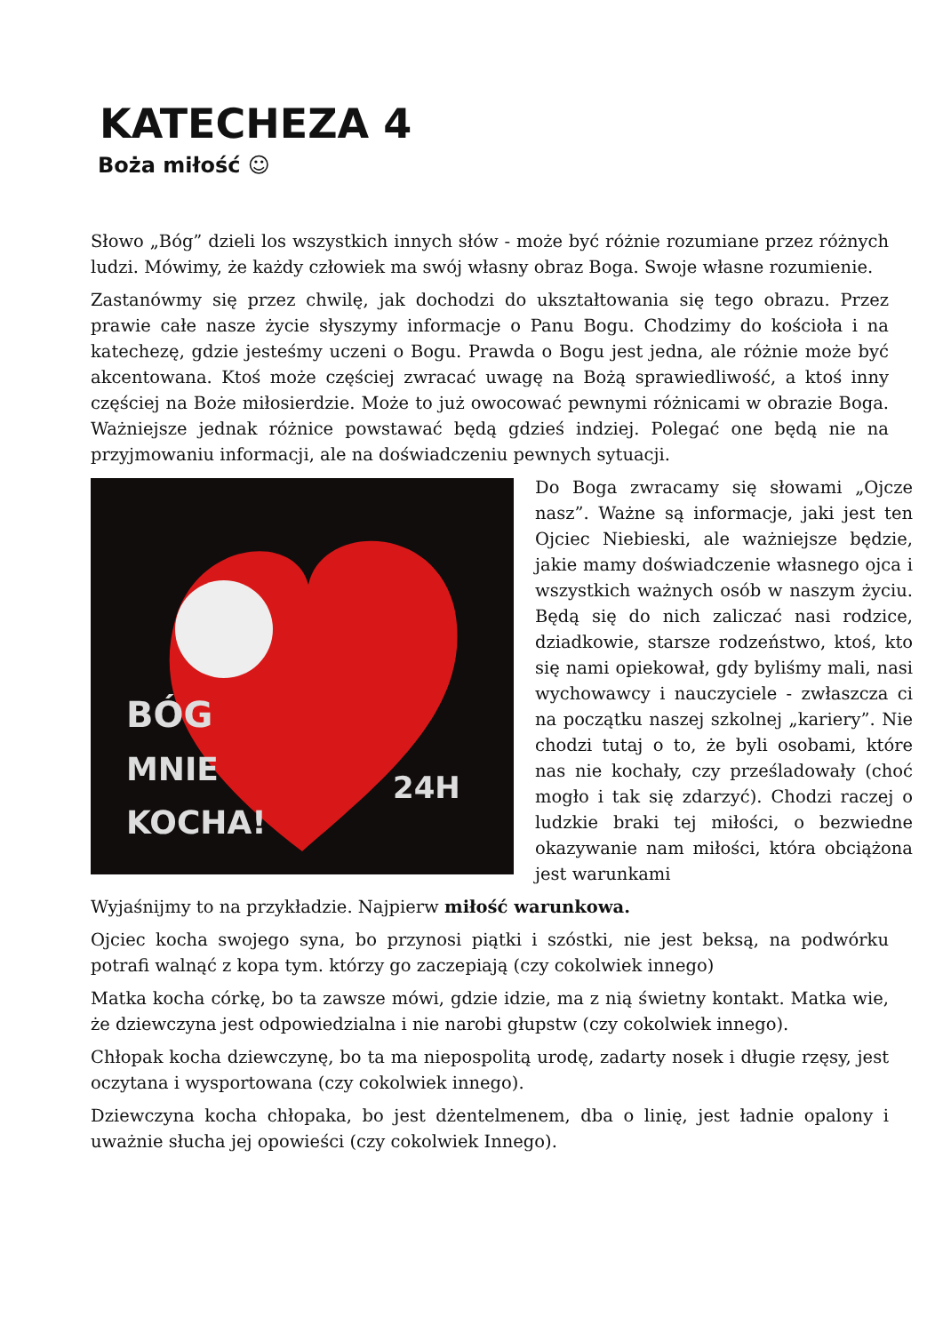KATECHEZA 4
Boża miłość ☺
Słowo „Bóg” dzieli los wszystkich innych słów - może być różnie rozumiane przez różnych ludzi. Mówimy, że każdy człowiek ma swój własny obraz Boga. Swoje własne rozumienie.
Zastanówmy się przez chwilę, jak dochodzi do ukształtowania się tego obrazu. Przez prawie całe nasze życie słyszymy informacje o Panu Bogu. Chodzimy do kościoła i na katechezę, gdzie jesteśmy uczeni o Bogu. Prawda o Bogu jest jedna, ale różnie może być akcentowana. Ktoś może częściej zwracać uwagę na Bożą sprawiedliwość, a ktoś inny częściej na Boże miłosierdzie. Może to już owocować pewnymi różnicami w obrazie Boga. Ważniejsze jednak różnice powstawać będą gdzieś indziej. Polegać one będą nie na przyjmowaniu informacji, ale na doświadczeniu pewnych sytuacji.
BÓG
MNIE
KOCHA!
24H
Do Boga zwracamy się słowami „Ojcze nasz”. Ważne są informacje, jaki jest ten Ojciec Niebieski, ale ważniejsze będzie, jakie mamy doświadczenie własnego ojca i wszystkich ważnych osób w naszym życiu. Będą się do nich zaliczać nasi rodzice, dziadkowie, starsze rodzeństwo, ktoś, kto się nami opiekował, gdy byliśmy mali, nasi wychowawcy i nauczyciele - zwłaszcza ci na początku naszej szkolnej „kariery”. Nie chodzi tutaj o to, że byli osobami, które nas nie kochały, czy prześladowały (choć mogło i tak się zdarzyć). Chodzi raczej o ludzkie braki tej miłości, o bezwiedne okazywanie nam miłości, która obciążona jest warunkami
Wyjaśnijmy to na przykładzie. Najpierw miłość warunkowa.
Ojciec kocha swojego syna, bo przynosi piątki i szóstki, nie jest beksą, na podwórku potrafi walnąć z kopa tym. którzy go zaczepiają (czy cokolwiek innego)
Matka kocha córkę, bo ta zawsze mówi, gdzie idzie, ma z nią świetny kontakt. Matka wie, że dziewczyna jest odpowiedzialna i nie narobi głupstw (czy cokolwiek innego).
Chłopak kocha dziewczynę, bo ta ma niepospolitą urodę, zadarty nosek i długie rzęsy, jest oczytana i wysportowana (czy cokolwiek innego).
Dziewczyna kocha chłopaka, bo jest dżentelmenem, dba o linię, jest ładnie opalony i uważnie słucha jej opowieści (czy cokolwiek Innego).